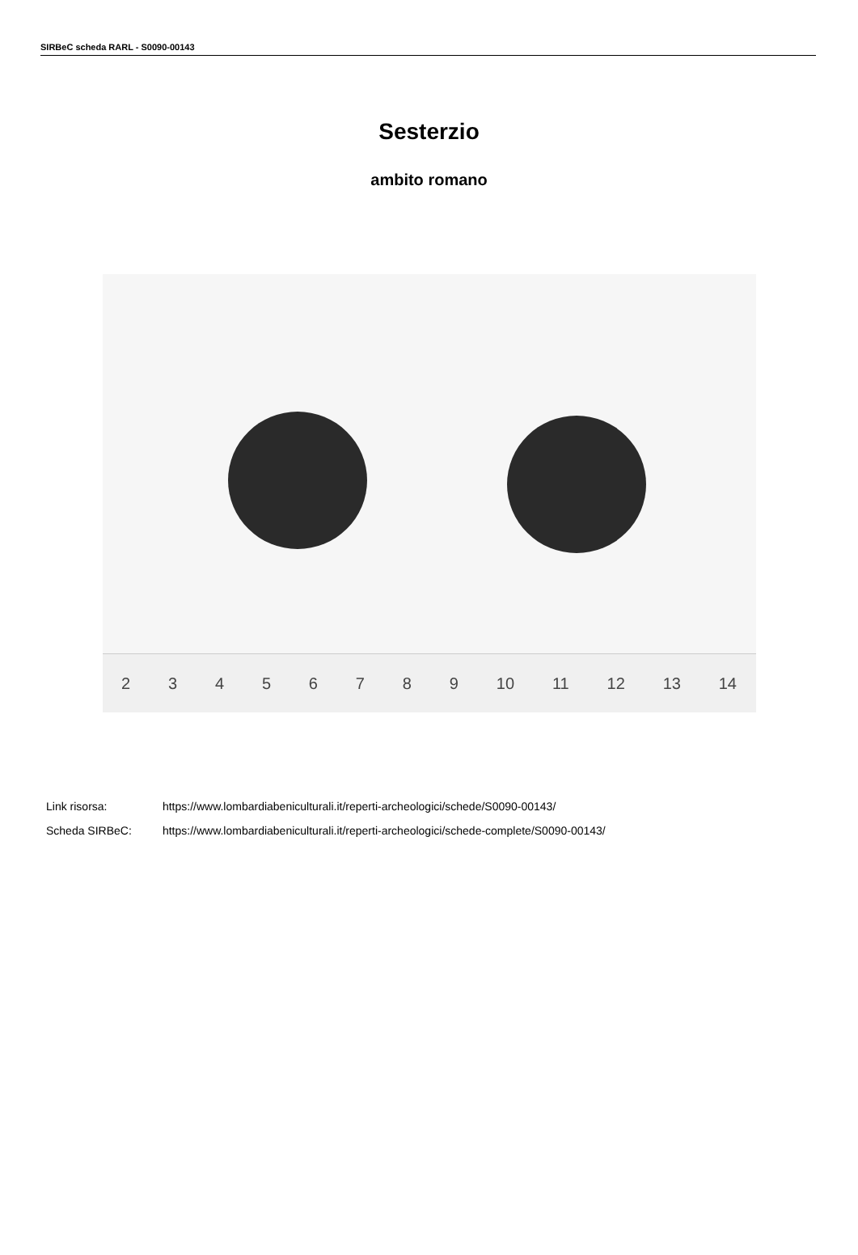SIRBeC scheda RARL - S0090-00143
Sesterzio
ambito romano
2 3 4 5 6 7 8 9 10 11 12 13 14
Link risorsa: https://www.lombardiabeniculturali.it/reperti-archeologici/schede/S0090-00143/
Scheda SIRBeC: https://www.lombardiabeniculturali.it/reperti-archeologici/schede-complete/S0090-00143/